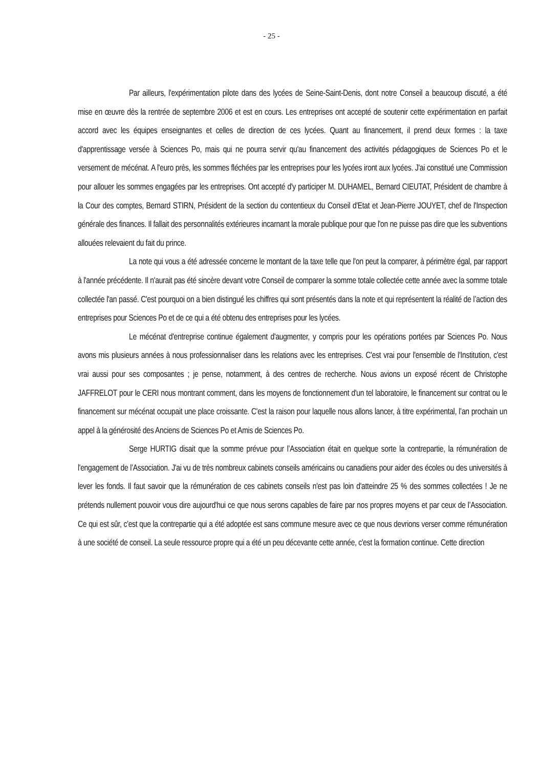- 25 -
Par ailleurs, l'expérimentation pilote dans des lycées de Seine-Saint-Denis, dont notre Conseil a beaucoup discuté, a été mise en œuvre dès la rentrée de septembre 2006 et est en cours. Les entreprises ont accepté de soutenir cette expérimentation en parfait accord avec les équipes enseignantes et celles de direction de ces lycées. Quant au financement, il prend deux formes : la taxe d'apprentissage versée à Sciences Po, mais qui ne pourra servir qu'au financement des activités pédagogiques de Sciences Po et le versement de mécénat. A l'euro près, les sommes fléchées par les entreprises pour les lycées iront aux lycées. J'ai constitué une Commission pour allouer les sommes engagées par les entreprises. Ont accepté d'y participer M. DUHAMEL, Bernard CIEUTAT, Président de chambre à la Cour des comptes, Bernard STIRN, Président de la section du contentieux du Conseil d'Etat et Jean-Pierre JOUYET, chef de l'Inspection générale des finances. Il fallait des personnalités extérieures incarnant la morale publique pour que l'on ne puisse pas dire que les subventions allouées relevaient du fait du prince.
La note qui vous a été adressée concerne le montant de la taxe telle que l'on peut la comparer, à périmètre égal, par rapport à l'année précédente. Il n'aurait pas été sincère devant votre Conseil de comparer la somme totale collectée cette année avec la somme totale collectée l'an passé. C'est pourquoi on a bien distingué les chiffres qui sont présentés dans la note et qui représentent la réalité de l’action des entreprises pour Sciences Po et de ce qui a été obtenu des entreprises pour les lycées.
Le mécénat d'entreprise continue également d'augmenter, y compris pour les opérations portées par Sciences Po. Nous avons mis plusieurs années à nous professionnaliser dans les relations avec les entreprises. C'est vrai pour l'ensemble de l'Institution, c'est vrai aussi pour ses composantes ; je pense, notamment, à des centres de recherche. Nous avions un exposé récent de Christophe JAFFRELOT pour le CERI nous montrant comment, dans les moyens de fonctionnement d'un tel laboratoire, le financement sur contrat ou le financement sur mécénat occupait une place croissante. C'est la raison pour laquelle nous allons lancer, à titre expérimental, l’an prochain un appel à la générosité des Anciens de Sciences Po et Amis de Sciences Po.
Serge HURTIG disait que la somme prévue pour l’Association était en quelque sorte la contrepartie, la rémunération de l'engagement de l’Association. J'ai vu de très nombreux cabinets conseils américains ou canadiens pour aider des écoles ou des universités à lever les fonds. Il faut savoir que la rémunération de ces cabinets conseils n'est pas loin d'atteindre 25 % des sommes collectées ! Je ne prétends nullement pouvoir vous dire aujourd'hui ce que nous serons capables de faire par nos propres moyens et par ceux de l’Association. Ce qui est sûr, c'est que la contrepartie qui a été adoptée est sans commune mesure avec ce que nous devrions verser comme rémunération à une société de conseil. La seule ressource propre qui a été un peu décevante cette année, c'est la formation continue. Cette direction